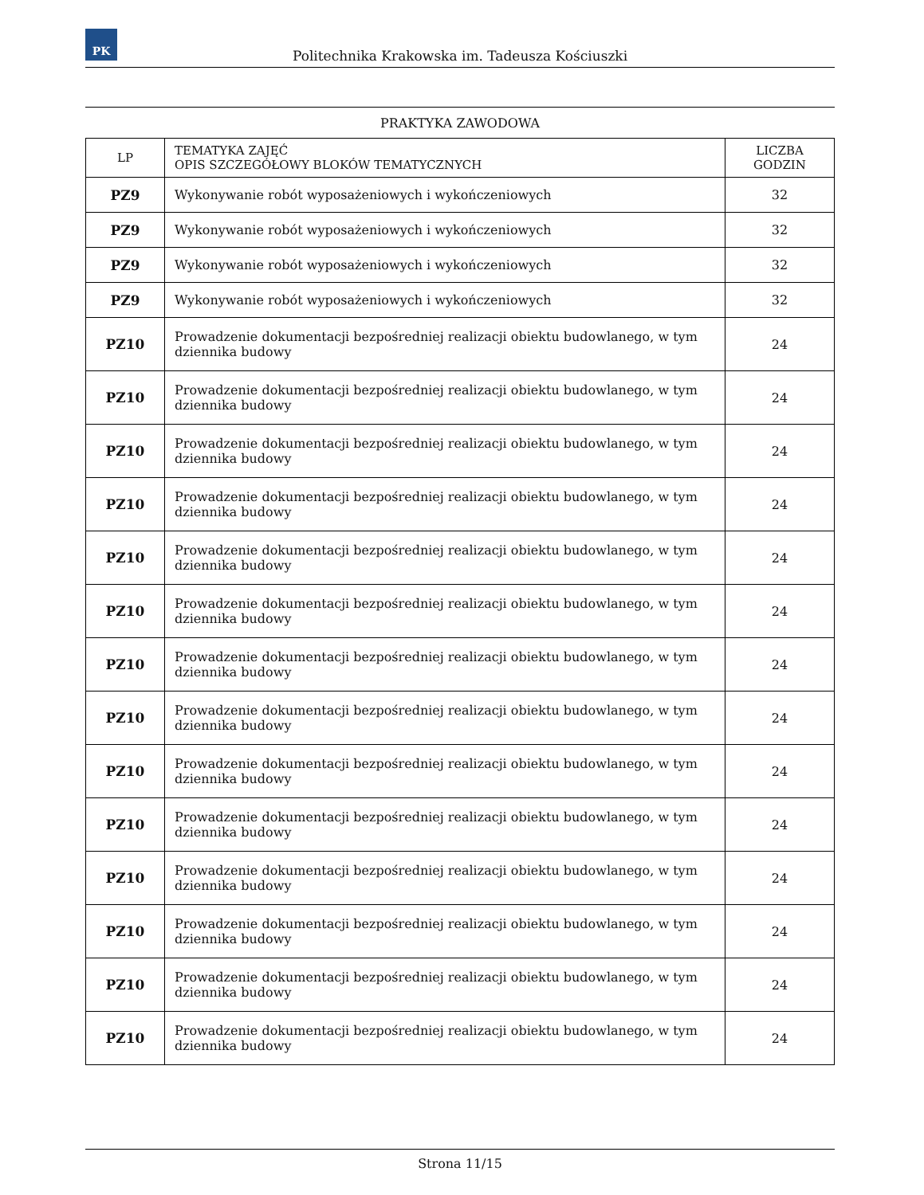PK
Politechnika Krakowska im. Tadeusza Kościuszki
PRAKTYKA ZAWODOWA
| LP | TEMATYKA ZAJĘĆ OPIS SZCZEGÓŁOWY BLOKÓW TEMATYCZNYCH | LICZBA GODZIN |
| --- | --- | --- |
| PZ9 | Wykonywanie robót wyposażeniowych i wykończeniowych | 32 |
| PZ9 | Wykonywanie robót wyposażeniowych i wykończeniowych | 32 |
| PZ9 | Wykonywanie robót wyposażeniowych i wykończeniowych | 32 |
| PZ9 | Wykonywanie robót wyposażeniowych i wykończeniowych | 32 |
| PZ10 | Prowadzenie dokumentacji bezpośredniej realizacji obiektu budowlanego, w tym dziennika budowy | 24 |
| PZ10 | Prowadzenie dokumentacji bezpośredniej realizacji obiektu budowlanego, w tym dziennika budowy | 24 |
| PZ10 | Prowadzenie dokumentacji bezpośredniej realizacji obiektu budowlanego, w tym dziennika budowy | 24 |
| PZ10 | Prowadzenie dokumentacji bezpośredniej realizacji obiektu budowlanego, w tym dziennika budowy | 24 |
| PZ10 | Prowadzenie dokumentacji bezpośredniej realizacji obiektu budowlanego, w tym dziennika budowy | 24 |
| PZ10 | Prowadzenie dokumentacji bezpośredniej realizacji obiektu budowlanego, w tym dziennika budowy | 24 |
| PZ10 | Prowadzenie dokumentacji bezpośredniej realizacji obiektu budowlanego, w tym dziennika budowy | 24 |
| PZ10 | Prowadzenie dokumentacji bezpośredniej realizacji obiektu budowlanego, w tym dziennika budowy | 24 |
| PZ10 | Prowadzenie dokumentacji bezpośredniej realizacji obiektu budowlanego, w tym dziennika budowy | 24 |
| PZ10 | Prowadzenie dokumentacji bezpośredniej realizacji obiektu budowlanego, w tym dziennika budowy | 24 |
| PZ10 | Prowadzenie dokumentacji bezpośredniej realizacji obiektu budowlanego, w tym dziennika budowy | 24 |
| PZ10 | Prowadzenie dokumentacji bezpośredniej realizacji obiektu budowlanego, w tym dziennika budowy | 24 |
| PZ10 | Prowadzenie dokumentacji bezpośredniej realizacji obiektu budowlanego, w tym dziennika budowy | 24 |
| PZ10 | Prowadzenie dokumentacji bezpośredniej realizacji obiektu budowlanego, w tym dziennika budowy | 24 |
Strona 11/15